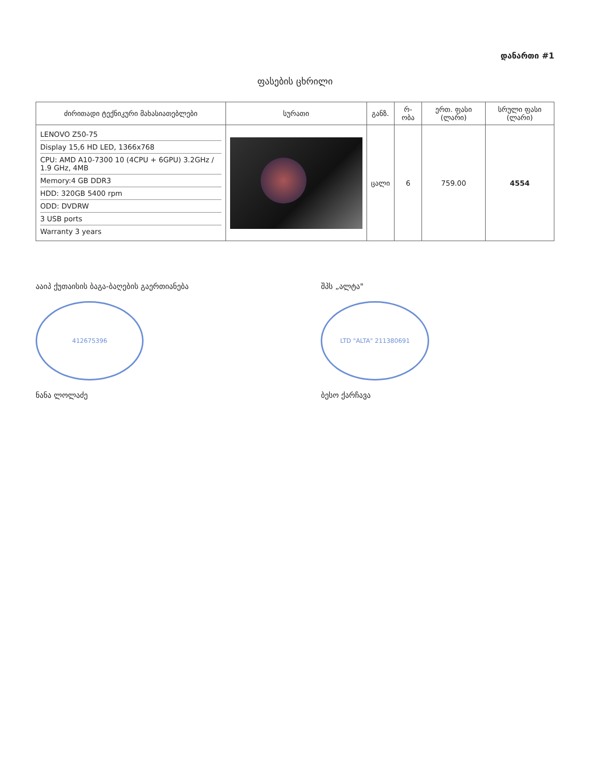დანართი #1
ფასების ცხრილი
| ძირითადი ტექნიკური მახასიათებლები | სურათი | განზ. | რ-ობა | ერთ. ფასი (ლარი) | სრული ფასი (ლარი) |
| --- | --- | --- | --- | --- | --- |
| LENOVO Z50-75 Display 15,6 HD LED, 1366x768 CPU: AMD A10-7300 10 (4CPU + 6GPU) 3.2GHz / 1.9 GHz, 4MB Memory:4 GB DDR3 HDD: 320GB 5400 rpm ODD: DVDRW 3 USB ports Warranty 3 years | | ცალი | 6 | 759.00 | 4554 |
ააიპ ქუთაისის ბაგა-ბაღების გაერთიანება
412675396
ნანა ლოლაძე
შპს „ალტა"
LTD "ALTA" 211380691
ბესო ქარჩავა